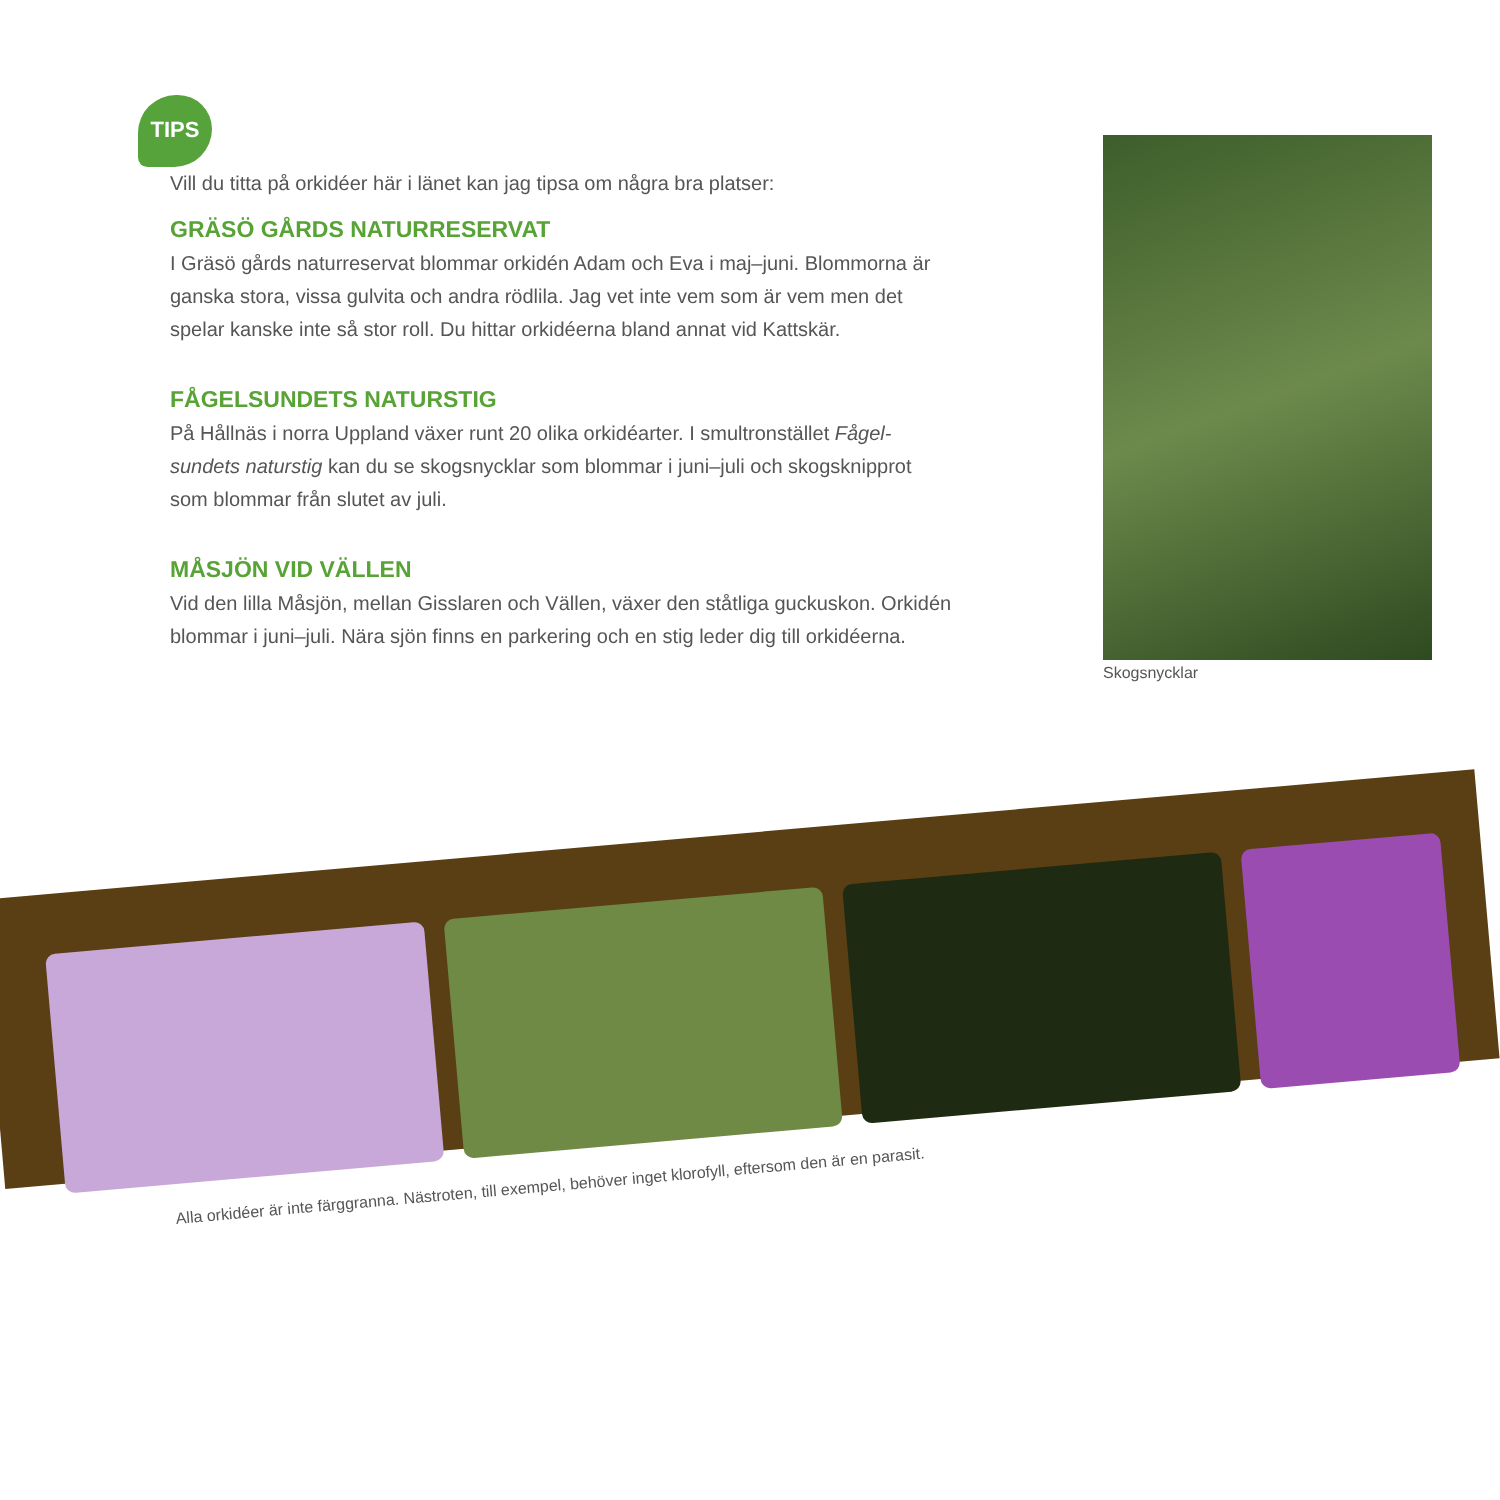TIPS
Vill du titta på orkidéer här i länet kan jag tipsa om några bra platser:
GRÄSÖ GÅRDS NATURRESERVAT
I Gräsö gårds naturreservat blommar orkidén Adam och Eva i maj–juni. Blommorna är ganska stora, vissa gulvita och andra rödlila. Jag vet inte vem som är vem men det spelar kanske inte så stor roll. Du hittar orkidéerna bland annat vid Kattskär.
FÅGELSUNDETS NATURSTIG
På Hållnäs i norra Uppland växer runt 20 olika orkidéarter. I smultronstället Fågel-sundets naturstig kan du se skogsnycklar som blommar i juni–juli och skogsknipprot som blommar från slutet av juli.
MÅSJÖN VID VÄLLEN
Vid den lilla Måsjön, mellan Gisslaren och Vällen, växer den ståtliga guckuskon. Orkidén blommar i juni–juli. Nära sjön finns en parkering och en stig leder dig till orkidéerna.
Skogsnycklar
Alla orkidéer är inte färggranna. Nästroten, till exempel, behöver inget klorofyll, eftersom den är en parasit.